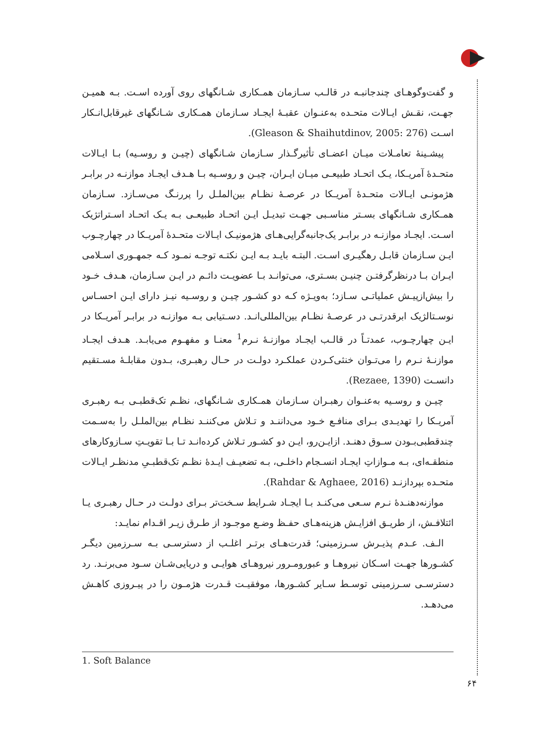و گفت‌وگوهـای چندجانبـه در قالـب سـازمان همـکاری شـانگهای روی آورده اسـت. بـه همیـن جهـت، نقـش ایـالات متحـده به‌عنـوان عقبـۀ ایجـاد سـازمان همـکاری شـانگهای غیرقابل‌انـکار اسـت (Gleason & Shaihutdinov, 2005: 276).
پیشـینۀ تعامـلات میـان اعضـای تأثیرگـذار سـازمان شـانگهای (چیـن و روسـیه) بـا ایـالات متحـدۀ آمریـکا، یـک اتحـاد طبیعـی میـان ایـران، چیـن و روسـیه بـا هـدف ایجـاد موازنـه در برابـر هژمونـی ایـالات متحـدۀ آمریـکا در عرصـۀ نظـام بین‌الملـل را پررنـگ می‌سـازد. سـازمان همـکاری شـانگهای بسـتر مناسـبی جهـت تبدیـل ایـن اتحـاد طبیعـی بـه یـک اتحـاد اسـتراتژیک اسـت. ایجـاد موازنـه در برابـر یک‌جانبه‌گرایی‌هـای هژمونیـک ایـالات متحـدۀ آمریـکا در چهارچـوب ایـن سـازمان قابـل رهگیـری اسـت. البتـه بایـد بـه ایـن نکتـه توجـه نمـود کـه جمهـوری اسـلامی ایـران بـا درنظرگرفتـن چنیـن بسـتری، می‌توانـد بـا عضویـت دائـم در ایـن سـازمان، هـدف خـود را بیش‌ازپیـش عملیاتـی سـازد؛ به‌ویـژه کـه دو کشـور چیـن و روسـیه نیـز دارای ایـن احسـاس نوسـتالژیک ابرقدرتـی در عرصـۀ نظـام بین‌المللی‌انـد. دسـتیابی بـه موازنـه در برابـر آمریـکا در ایـن چهارچـوب، عمدتـاً در قالـب ایجـاد موازنـۀ نـرم<sup>1</sup> معنـا و مفهـوم می‌یابـد. هـدف ایجـاد موازنـۀ نـرم را می‌تـوان خنثی‌کـردن عملکـرد دولـت در حـال رهبـری، بـدون مقابلـۀ مسـتقیم دانسـت (Rezaee, 1390).
چیـن و روسـیه به‌عنـوان رهبـران سـازمان همـکاری شـانگهای، نظـم تک‌قطبـی بـه رهبـری آمریـکا را تهدیـدی بـرای منافـع خـود می‌داننـد و تـلاش می‌کننـد نظـام بین‌الملـل را به‌سـمت چندقطبی‌بـودن سـوق دهنـد. ازایـن‌رو، ایـن دو کشـور تـلاش کرده‌انـد تـا بـا تقویـتِ سـازوکارهای منطقـه‌ای، بـه مـوازاتِ ایجـاد انسـجام داخلـی، بـه تضعیـف ایـدۀ نظـم تک‌قطبـیِ مدنظـر ایـالات متحـده بپردازنـد (Rahdar & Aghaee, 2016).
موازنه‌دهنـدۀ نـرم سـعی می‌کنـد بـا ایجـاد شـرایط سـخت‌تر بـرای دولـت در حـال رهبـری یـا ائتلافـش، از طریـق افزایـش هزینه‌هـای حفـظ وضـع موجـود از طـرق زیـر اقـدام نمایـد:
الـف. عـدم پذیـرش سـرزمینی؛ قدرت‌هـای برتـر اغلـب از دسترسـی بـه سـرزمین دیگـر کشـورها جهـت اسـکان نیروهـا و عبورومـرور نیروهـای هوایـی و دریایی‌شـان سـود می‌برنـد. رد دسترسـی سـرزمینی توسـط سـایر کشـورها، موفقیـت قـدرت هژمـون را در پیـروزی کاهـش می‌دهـد.
1. Soft Balance
۶۴